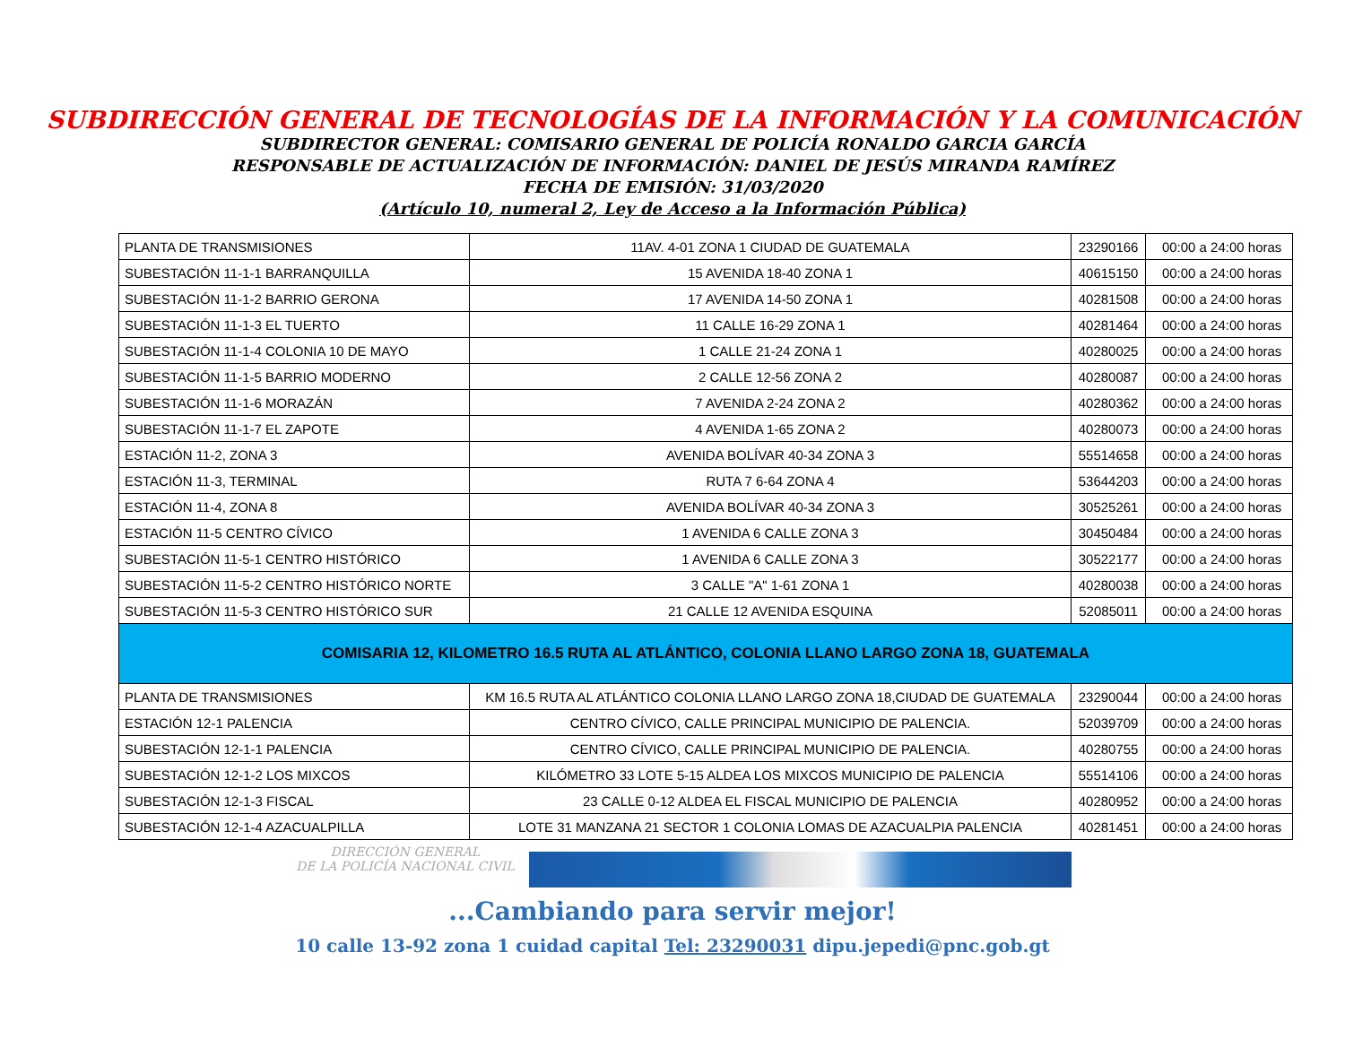SUBDIRECCIÓN GENERAL DE TECNOLOGÍAS DE LA INFORMACIÓN Y LA COMUNICACIÓN
SUBDIRECTOR GENERAL: COMISARIO GENERAL DE POLICÍA RONALDO GARCIA GARCÍA
RESPONSABLE DE ACTUALIZACIÓN DE INFORMACIÓN: DANIEL DE JESÚS MIRANDA RAMÍREZ
FECHA DE EMISIÓN: 31/03/2020
(Artículo 10, numeral 2, Ley de Acceso a la Información Pública)
| PLANTA DE TRANSMISIONES | 11AV. 4-01 ZONA 1 CIUDAD DE GUATEMALA | 23290166 | 00:00 a 24:00 horas |
| SUBESTACIÓN 11-1-1 BARRANQUILLA | 15 AVENIDA 18-40 ZONA 1 | 40615150 | 00:00 a 24:00 horas |
| SUBESTACIÓN 11-1-2 BARRIO GERONA | 17 AVENIDA 14-50 ZONA 1 | 40281508 | 00:00 a 24:00 horas |
| SUBESTACIÓN 11-1-3 EL TUERTO | 11 CALLE 16-29 ZONA 1 | 40281464 | 00:00 a 24:00 horas |
| SUBESTACIÓN 11-1-4 COLONIA 10 DE MAYO | 1 CALLE 21-24 ZONA 1 | 40280025 | 00:00 a 24:00 horas |
| SUBESTACIÓN 11-1-5 BARRIO MODERNO | 2 CALLE 12-56 ZONA 2 | 40280087 | 00:00 a 24:00 horas |
| SUBESTACIÓN 11-1-6 MORAZÁN | 7 AVENIDA 2-24 ZONA 2 | 40280362 | 00:00 a 24:00 horas |
| SUBESTACIÓN 11-1-7 EL ZAPOTE | 4 AVENIDA 1-65 ZONA 2 | 40280073 | 00:00 a 24:00 horas |
| ESTACIÓN 11-2, ZONA 3 | AVENIDA BOLÍVAR 40-34 ZONA 3 | 55514658 | 00:00 a 24:00 horas |
| ESTACIÓN 11-3, TERMINAL | RUTA 7 6-64 ZONA 4 | 53644203 | 00:00 a 24:00 horas |
| ESTACIÓN 11-4, ZONA 8 | AVENIDA BOLÍVAR 40-34 ZONA 3 | 30525261 | 00:00 a 24:00 horas |
| ESTACIÓN 11-5 CENTRO CÍVICO | 1 AVENIDA 6 CALLE ZONA 3 | 30450484 | 00:00 a 24:00 horas |
| SUBESTACIÓN 11-5-1 CENTRO HISTÓRICO | 1 AVENIDA 6 CALLE ZONA 3 | 30522177 | 00:00 a 24:00 horas |
| SUBESTACIÓN 11-5-2 CENTRO HISTÓRICO NORTE | 3 CALLE "A" 1-61 ZONA 1 | 40280038 | 00:00 a 24:00 horas |
| SUBESTACIÓN 11-5-3 CENTRO HISTÓRICO SUR | 21 CALLE 12 AVENIDA ESQUINA | 52085011 | 00:00 a 24:00 horas |
| COMISARIA 12, KILOMETRO 16.5 RUTA AL ATLÁNTICO, COLONIA LLANO LARGO ZONA 18, GUATEMALA | | | |
| PLANTA DE TRANSMISIONES | KM 16.5 RUTA AL ATLÁNTICO COLONIA LLANO LARGO ZONA 18,CIUDAD DE GUATEMALA | 23290044 | 00:00 a 24:00 horas |
| ESTACIÓN 12-1 PALENCIA | CENTRO CÍVICO, CALLE PRINCIPAL MUNICIPIO DE PALENCIA. | 52039709 | 00:00 a 24:00 horas |
| SUBESTACIÓN 12-1-1 PALENCIA | CENTRO CÍVICO, CALLE PRINCIPAL MUNICIPIO DE PALENCIA. | 40280755 | 00:00 a 24:00 horas |
| SUBESTACIÓN 12-1-2 LOS MIXCOS | KILÓMETRO 33 LOTE 5-15 ALDEA LOS MIXCOS MUNICIPIO DE PALENCIA | 55514106 | 00:00 a 24:00 horas |
| SUBESTACIÓN 12-1-3 FISCAL | 23 CALLE 0-12 ALDEA EL FISCAL MUNICIPIO DE PALENCIA | 40280952 | 00:00 a 24:00 horas |
| SUBESTACIÓN 12-1-4 AZACUALPILLA | LOTE 31 MANZANA 21 SECTOR 1 COLONIA LOMAS DE AZACUALPIA PALENCIA | 40281451 | 00:00 a 24:00 horas |
DIRECCIÓN GENERAL
DE LA POLICÍA NACIONAL CIVIL
...Cambiando para servir mejor!
10 calle 13-92 zona 1 cuidad capital Tel: 23290031 dipu.jepedi@pnc.gob.gt